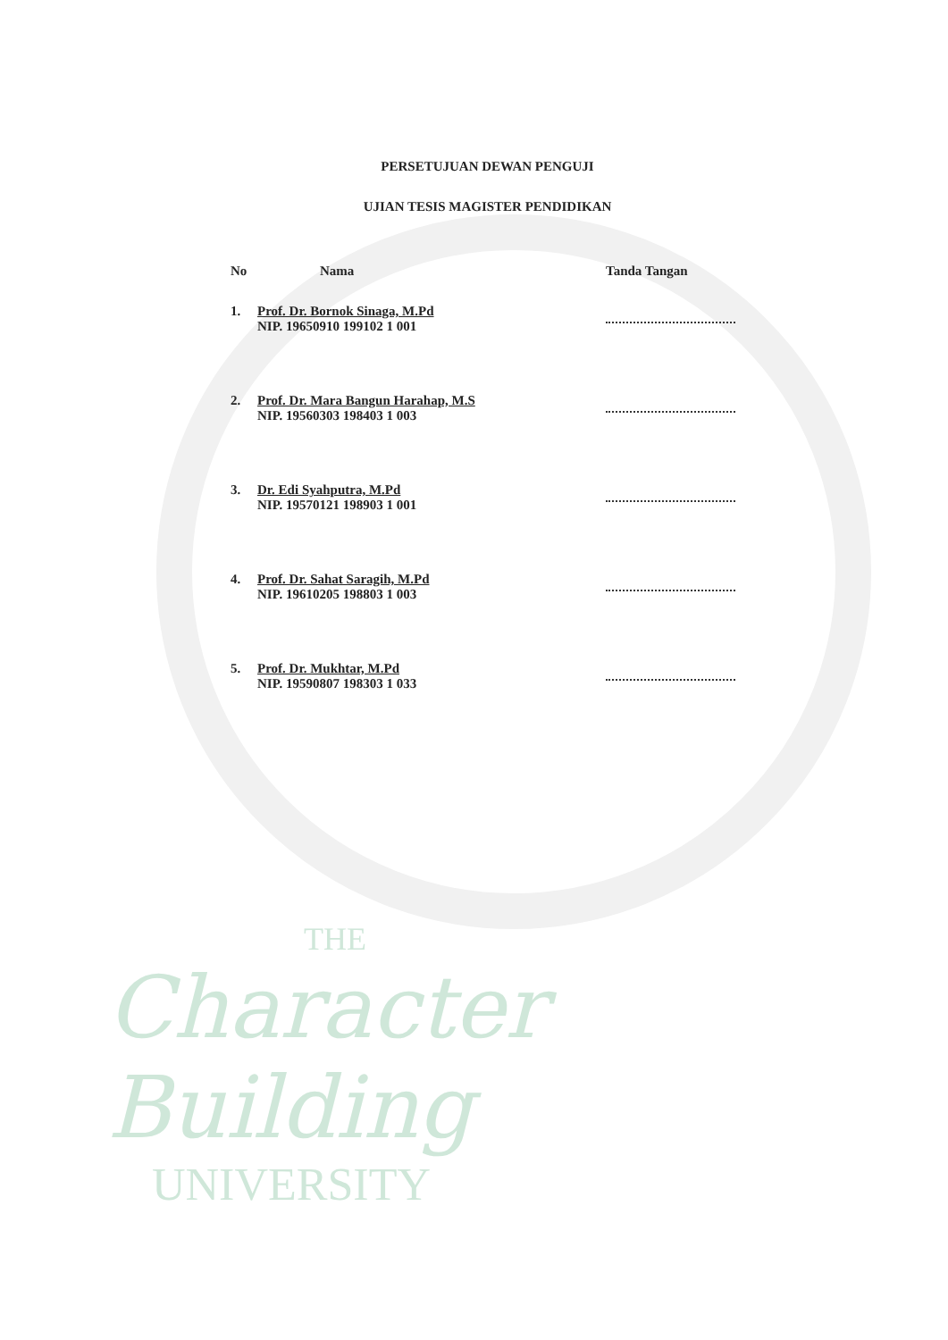PERSETUJUAN DEWAN PENGUJI
UJIAN TESIS MAGISTER PENDIDIKAN
| No | Nama | Tanda Tangan |
| --- | --- | --- |
| 1. | Prof. Dr. Bornok Sinaga, M.Pd NIP. 19650910 199102 1 001 | |
| 2. | Prof. Dr. Mara Bangun Harahap, M.S NIP. 19560303 198403 1 003 | |
| 3. | Dr. Edi Syahputra, M.Pd NIP. 19570121 198903 1 001 | |
| 4. | Prof. Dr. Sahat Saragih, M.Pd NIP. 19610205 198803 1 003 | |
| 5. | Prof. Dr. Mukhtar, M.Pd NIP. 19590807 198303 1 033 | |
THE
Character Building
UNIVERSITY